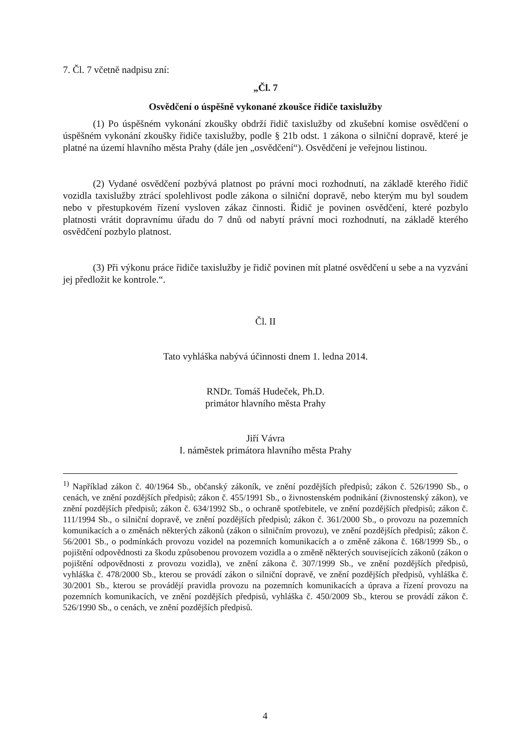7. Čl. 7 včetně nadpisu zní:
„Čl. 7
Osvědčení o úspěšně vykonané zkoušce řidiče taxislužby
(1) Po úspěšném vykonání zkoušky obdrží řidič taxislužby od zkušební komise osvědčení o úspěšném vykonání zkoušky řidiče taxislužby, podle § 21b odst. 1 zákona o silniční dopravě, které je platné na území hlavního města Prahy (dále jen „osvědčení“). Osvědčení je veřejnou listinou.
(2) Vydané osvědčení pozbývá platnost po právní moci rozhodnutí, na základě kterého řidič vozidla taxislužby ztrácí spolehlivost podle zákona o silniční dopravě, nebo kterým mu byl soudem nebo v přestupkovém řízení vysloven zákaz činnosti. Řidič je povinen osvědčení, které pozbylo platnosti vrátit dopravnímu úřadu do 7 dnů od nabytí právní moci rozhodnutí, na základě kterého osvědčení pozbylo platnost.
(3) Při výkonu práce řidiče taxislužby je řidič povinen mít platné osvědčení u sebe a na vyzvání jej předložit ke kontrole.“.
Čl. II
Tato vyhláška nabývá účinnosti dnem 1. ledna 2014.
RNDr. Tomáš Hudeček, Ph.D.
primátor hlavního města Prahy
Jiří Vávra
I. náměstek primátora hlavního města Prahy
<sup>1)</sup> Například zákon č. 40/1964 Sb., občanský zákoník, ve znění pozdějších předpisů; zákon č. 526/1990 Sb., o cenách, ve znění pozdějších předpisů; zákon č. 455/1991 Sb., o živnostenském podnikání (živnostenský zákon), ve znění pozdějších předpisů; zákon č. 634/1992 Sb., o ochraně spotřebitele, ve znění pozdějších předpisů; zákon č. 111/1994 Sb., o silniční dopravě, ve znění pozdějších předpisů; zákon č. 361/2000 Sb., o provozu na pozemních komunikacích a o změnách některých zákonů (zákon o silničním provozu), ve znění pozdějších předpisů; zákon č. 56/2001 Sb., o podmínkách provozu vozidel na pozemních komunikacích a o změně zákona č. 168/1999 Sb., o pojištění odpovědnosti za škodu způsobenou provozem vozidla a o změně některých souvisejících zákonů (zákon o pojištění odpovědnosti z provozu vozidla), ve znění zákona č. 307/1999 Sb., ve znění pozdějších předpisů, vyhláška č. 478/2000 Sb., kterou se provádí zákon o silniční dopravě, ve znění pozdějších předpisů, vyhláška č. 30/2001 Sb., kterou se provádějí pravidla provozu na pozemních komunikacích a úprava a řízení provozu na pozemních komunikacích, ve znění pozdějších předpisů, vyhláška č. 450/2009 Sb., kterou se provádí zákon č. 526/1990 Sb., o cenách, ve znění pozdějších předpisů.
4